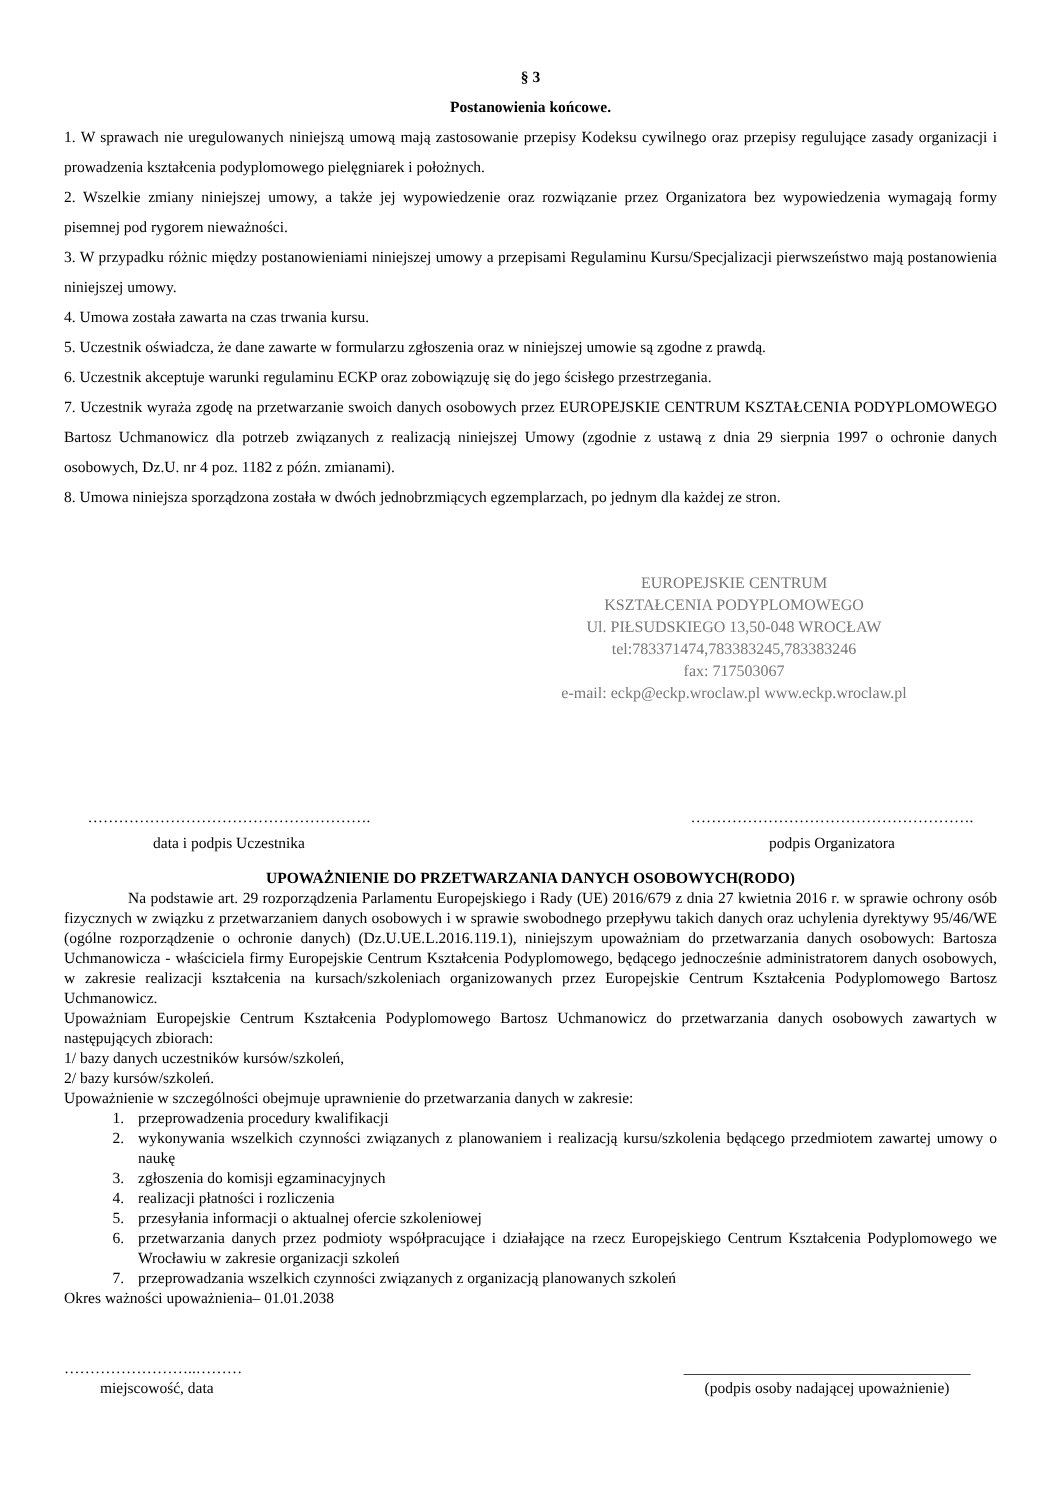§ 3
Postanowienia końcowe.
1. W sprawach nie uregulowanych niniejszą umową mają zastosowanie przepisy Kodeksu cywilnego oraz przepisy regulujące zasady organizacji i prowadzenia kształcenia podyplomowego pielęgniarek i położnych.
2. Wszelkie zmiany niniejszej umowy, a także jej wypowiedzenie oraz rozwiązanie przez Organizatora bez wypowiedzenia wymagają formy pisemnej pod rygorem nieważności.
3. W przypadku różnic między postanowieniami niniejszej umowy a przepisami Regulaminu Kursu/Specjalizacji pierwszeństwo mają postanowienia niniejszej umowy.
4. Umowa została zawarta na czas trwania kursu.
5. Uczestnik oświadcza, że dane zawarte w formularzu zgłoszenia oraz w niniejszej umowie są zgodne z prawdą.
6. Uczestnik akceptuje warunki regulaminu ECKP oraz zobowiązuję się do jego ścisłego przestrzegania.
7. Uczestnik wyraża zgodę na przetwarzanie swoich danych osobowych przez EUROPEJSKIE CENTRUM KSZTAŁCENIA PODYPLOMOWEGO Bartosz Uchmanowicz dla potrzeb związanych z realizacją niniejszej Umowy (zgodnie z ustawą z dnia 29 sierpnia 1997 o ochronie danych osobowych, Dz.U. nr 4 poz. 1182 z późn. zmianami).
8. Umowa niniejsza sporządzona została w dwóch jednobrzmiących egzemplarzach, po jednym dla każdej ze stron.
EUROPEJSKIE CENTRUM
KSZTAŁCENIA PODYPLOMOWEGO
Ul. PIŁSUDSKIEGO 13,50-048 WROCŁAW
tel:783371474,783383245,783383246
fax: 717503067
e-mail: eckp@eckp.wroclaw.pl www.eckp.wroclaw.pl
……………………………………………….
data i podpis Uczestnika
……………………………………………….
podpis Organizatora
UPOWAŻNIENIE DO PRZETWARZANIA DANYCH OSOBOWYCH(RODO)
Na podstawie art. 29 rozporządzenia Parlamentu Europejskiego i Rady (UE) 2016/679 z dnia 27 kwietnia 2016 r. w sprawie ochrony osób fizycznych w związku z przetwarzaniem danych osobowych i w sprawie swobodnego przepływu takich danych oraz uchylenia dyrektywy 95/46/WE (ogólne rozporządzenie o ochronie danych) (Dz.U.UE.L.2016.119.1), niniejszym upoważniam do przetwarzania danych osobowych: Bartosza Uchmanowicza - właściciela firmy Europejskie Centrum Kształcenia Podyplomowego, będącego jednocześnie administratorem danych osobowych, w zakresie realizacji kształcenia na kursach/szkoleniach organizowanych przez Europejskie Centrum Kształcenia Podyplomowego Bartosz Uchmanowicz.
Upoważniam Europejskie Centrum Kształcenia Podyplomowego Bartosz Uchmanowicz do przetwarzania danych osobowych zawartych w następujących zbiorach:
1/ bazy danych uczestników kursów/szkoleń,
2/ bazy kursów/szkoleń.
Upoważnienie w szczególności obejmuje uprawnienie do przetwarzania danych w zakresie:
1. przeprowadzenia procedury kwalifikacji
2. wykonywania wszelkich czynności związanych z planowaniem i realizacją kursu/szkolenia będącego przedmiotem zawartej umowy o naukę
3. zgłoszenia do komisji egzaminacyjnych
4. realizacji płatności i rozliczenia
5. przesyłania informacji o aktualnej ofercie szkoleniowej
6. przetwarzania danych przez podmioty współpracujące i działające na rzecz Europejskiego Centrum Kształcenia Podyplomowego we Wrocławiu w zakresie organizacji szkoleń
7. przeprowadzania wszelkich czynności związanych z organizacją planowanych szkoleń
Okres ważności upoważnienia– 01.01.2038
……………………..………
miejscowość, data
_____________________________________
(podpis osoby nadającej upoważnienie)